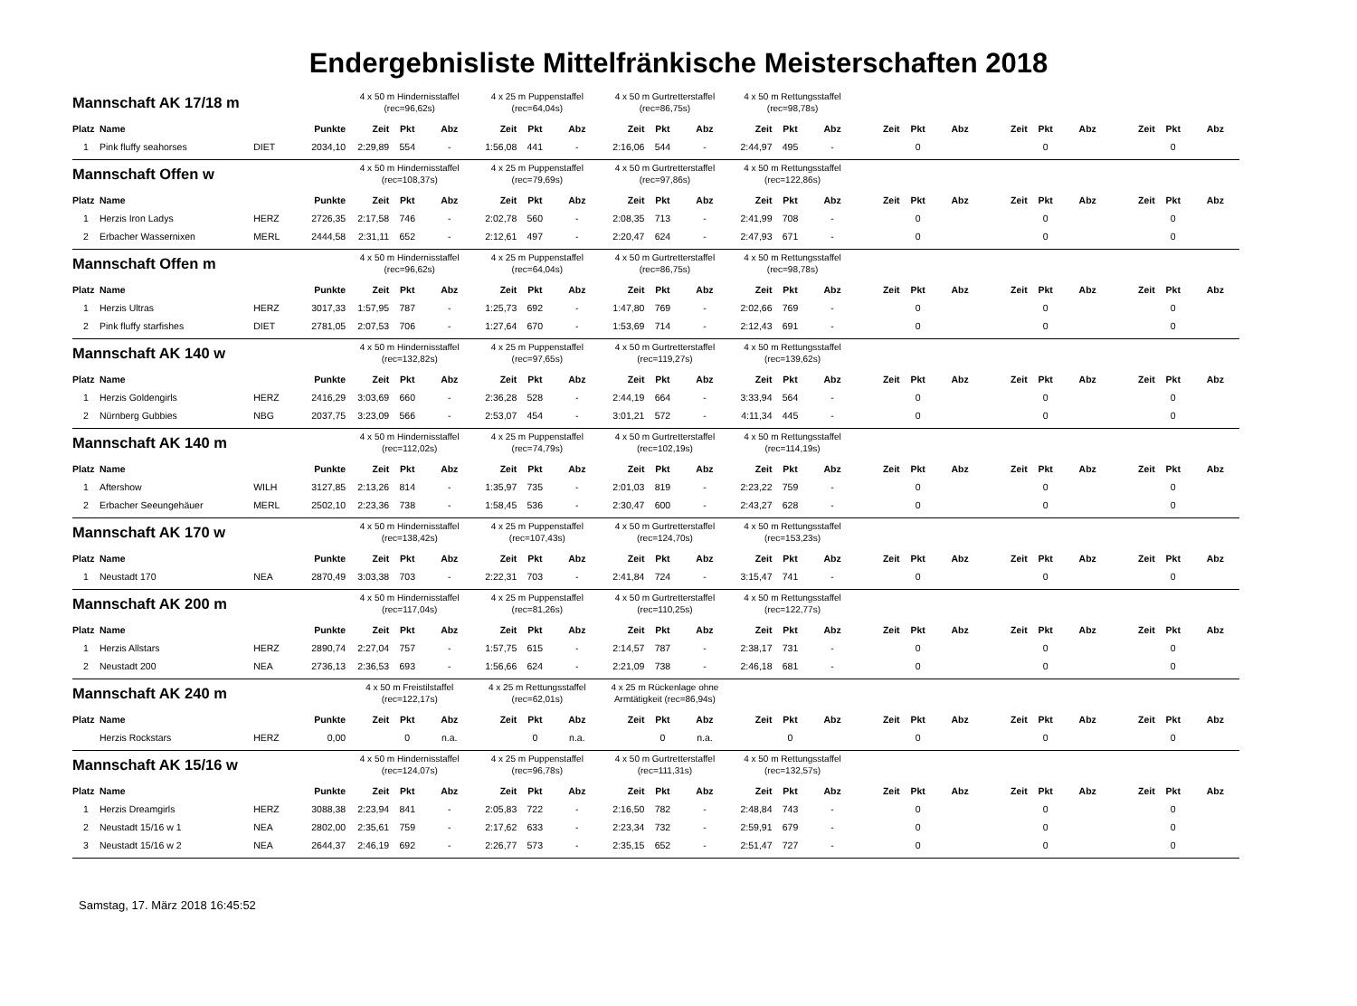Endergebnisliste Mittelfränkische Meisterschaften 2018
| Mannschaft AK 17/18 m | | | | 4 x 50 m Hindernisstaffel (rec=96,62s) | | | 4 x 25 m Puppenstaffel (rec=64,04s) | | | 4 x 50 m Gurtretterstaffel (rec=86,75s) | | | 4 x 50 m Rettungsstaffel (rec=98,78s) | | | | | | | | | | | |
| Platz | Name | | Punkte | Zeit | Pkt | Abz | Zeit | Pkt | Abz | Zeit | Pkt | Abz | Zeit | Pkt | Abz | Zeit | Pkt | Abz | Zeit | Pkt | Abz | Zeit | Pkt | Abz |
| 1 | Pink fluffy seahorses | DIET | 2034,10 | 2:29,89 | 554 | - | 1:56,08 | 441 | - | 2:16,06 | 544 | - | 2:44,97 | 495 | - | | 0 | | | 0 | | | 0 | |
| Mannschaft Offen w | | | | 4 x 50 m Hindernisstaffel (rec=108,37s) | | | 4 x 25 m Puppenstaffel (rec=79,69s) | | | 4 x 50 m Gurtretterstaffel (rec=97,86s) | | | 4 x 50 m Rettungsstaffel (rec=122,86s) | | | | | | | | | | | |
| Platz | Name | | Punkte | Zeit | Pkt | Abz | Zeit | Pkt | Abz | Zeit | Pkt | Abz | Zeit | Pkt | Abz | Zeit | Pkt | Abz | Zeit | Pkt | Abz | Zeit | Pkt | Abz |
| 1 | Herzis Iron Ladys | HERZ | 2726,35 | 2:17,58 | 746 | - | 2:02,78 | 560 | - | 2:08,35 | 713 | - | 2:41,99 | 708 | - | | 0 | | | 0 | | | 0 | |
| 2 | Erbacher Wassernixen | MERL | 2444,58 | 2:31,11 | 652 | - | 2:12,61 | 497 | - | 2:20,47 | 624 | - | 2:47,93 | 671 | - | | 0 | | | 0 | | | 0 | |
| Mannschaft Offen m | | | | 4 x 50 m Hindernisstaffel (rec=96,62s) | | | 4 x 25 m Puppenstaffel (rec=64,04s) | | | 4 x 50 m Gurtretterstaffel (rec=86,75s) | | | 4 x 50 m Rettungsstaffel (rec=98,78s) | | | | | | | | | | | |
| Platz | Name | | Punkte | Zeit | Pkt | Abz | Zeit | Pkt | Abz | Zeit | Pkt | Abz | Zeit | Pkt | Abz | Zeit | Pkt | Abz | Zeit | Pkt | Abz | Zeit | Pkt | Abz |
| 1 | Herzis Ultras | HERZ | 3017,33 | 1:57,95 | 787 | - | 1:25,73 | 692 | - | 1:47,80 | 769 | - | 2:02,66 | 769 | - | | 0 | | | 0 | | | 0 | |
| 2 | Pink fluffy starfishes | DIET | 2781,05 | 2:07,53 | 706 | - | 1:27,64 | 670 | - | 1:53,69 | 714 | - | 2:12,43 | 691 | - | | 0 | | | 0 | | | 0 | |
| Mannschaft AK 140 w | | | | 4 x 50 m Hindernisstaffel (rec=132,82s) | | | 4 x 25 m Puppenstaffel (rec=97,65s) | | | 4 x 50 m Gurtretterstaffel (rec=119,27s) | | | 4 x 50 m Rettungsstaffel (rec=139,62s) | | | | | | | | | | | |
| Platz | Name | | Punkte | Zeit | Pkt | Abz | Zeit | Pkt | Abz | Zeit | Pkt | Abz | Zeit | Pkt | Abz | Zeit | Pkt | Abz | Zeit | Pkt | Abz | Zeit | Pkt | Abz |
| 1 | Herzis Goldengirls | HERZ | 2416,29 | 3:03,69 | 660 | - | 2:36,28 | 528 | - | 2:44,19 | 664 | - | 3:33,94 | 564 | - | | 0 | | | 0 | | | 0 | |
| 2 | Nürnberg Gubbies | NBG | 2037,75 | 3:23,09 | 566 | - | 2:53,07 | 454 | - | 3:01,21 | 572 | - | 4:11,34 | 445 | - | | 0 | | | 0 | | | 0 | |
| Mannschaft AK 140 m | | | | 4 x 50 m Hindernisstaffel (rec=112,02s) | | | 4 x 25 m Puppenstaffel (rec=74,79s) | | | 4 x 50 m Gurtretterstaffel (rec=102,19s) | | | 4 x 50 m Rettungsstaffel (rec=114,19s) | | | | | | | | | | | |
| Platz | Name | | Punkte | Zeit | Pkt | Abz | Zeit | Pkt | Abz | Zeit | Pkt | Abz | Zeit | Pkt | Abz | Zeit | Pkt | Abz | Zeit | Pkt | Abz | Zeit | Pkt | Abz |
| 1 | Aftershow | WILH | 3127,85 | 2:13,26 | 814 | - | 1:35,97 | 735 | - | 2:01,03 | 819 | - | 2:23,22 | 759 | - | | 0 | | | 0 | | | 0 | |
| 2 | Erbacher Seeungehäuer | MERL | 2502,10 | 2:23,36 | 738 | - | 1:58,45 | 536 | - | 2:30,47 | 600 | - | 2:43,27 | 628 | - | | 0 | | | 0 | | | 0 | |
| Mannschaft AK 170 w | | | | 4 x 50 m Hindernisstaffel (rec=138,42s) | | | 4 x 25 m Puppenstaffel (rec=107,43s) | | | 4 x 50 m Gurtretterstaffel (rec=124,70s) | | | 4 x 50 m Rettungsstaffel (rec=153,23s) | | | | | | | | | | | |
| Platz | Name | | Punkte | Zeit | Pkt | Abz | Zeit | Pkt | Abz | Zeit | Pkt | Abz | Zeit | Pkt | Abz | Zeit | Pkt | Abz | Zeit | Pkt | Abz | Zeit | Pkt | Abz |
| 1 | Neustadt 170 | NEA | 2870,49 | 3:03,38 | 703 | - | 2:22,31 | 703 | - | 2:41,84 | 724 | - | 3:15,47 | 741 | - | | 0 | | | 0 | | | 0 | |
| Mannschaft AK 200 m | | | | 4 x 50 m Hindernisstaffel (rec=117,04s) | | | 4 x 25 m Puppenstaffel (rec=81,26s) | | | 4 x 50 m Gurtretterstaffel (rec=110,25s) | | | 4 x 50 m Rettungsstaffel (rec=122,77s) | | | | | | | | | | | |
| Platz | Name | | Punkte | Zeit | Pkt | Abz | Zeit | Pkt | Abz | Zeit | Pkt | Abz | Zeit | Pkt | Abz | Zeit | Pkt | Abz | Zeit | Pkt | Abz | Zeit | Pkt | Abz |
| 1 | Herzis Allstars | HERZ | 2890,74 | 2:27,04 | 757 | - | 1:57,75 | 615 | - | 2:14,57 | 787 | - | 2:38,17 | 731 | - | | 0 | | | 0 | | | 0 | |
| 2 | Neustadt 200 | NEA | 2736,13 | 2:36,53 | 693 | - | 1:56,66 | 624 | - | 2:21,09 | 738 | - | 2:46,18 | 681 | - | | 0 | | | 0 | | | 0 | |
| Mannschaft AK 240 m | | | | 4 x 50 m Freistilstaffel (rec=122,17s) | | | 4 x 25 m Rettungsstaffel (rec=62,01s) | | | 4 x 25 m Rückenlage ohne Armtätigkeit (rec=86,94s) | | | | | | | | | | | | | | |
| Platz | Name | | Punkte | Zeit | Pkt | Abz | Zeit | Pkt | Abz | Zeit | Pkt | Abz | Zeit | Pkt | Abz | Zeit | Pkt | Abz | Zeit | Pkt | Abz | Zeit | Pkt | Abz |
| | Herzis Rockstars | HERZ | 0,00 | | 0 | n.a. | | 0 | n.a. | | 0 | n.a. | | 0 | | | 0 | | | 0 | | | 0 | |
| Mannschaft AK 15/16 w | | | | 4 x 50 m Hindernisstaffel (rec=124,07s) | | | 4 x 25 m Puppenstaffel (rec=96,78s) | | | 4 x 50 m Gurtretterstaffel (rec=111,31s) | | | 4 x 50 m Rettungsstaffel (rec=132,57s) | | | | | | | | | | | |
| Platz | Name | | Punkte | Zeit | Pkt | Abz | Zeit | Pkt | Abz | Zeit | Pkt | Abz | Zeit | Pkt | Abz | Zeit | Pkt | Abz | Zeit | Pkt | Abz | Zeit | Pkt | Abz |
| 1 | Herzis Dreamgirls | HERZ | 3088,38 | 2:23,94 | 841 | - | 2:05,83 | 722 | - | 2:16,50 | 782 | - | 2:48,84 | 743 | - | | 0 | | | 0 | | | 0 | |
| 2 | Neustadt 15/16 w 1 | NEA | 2802,00 | 2:35,61 | 759 | - | 2:17,62 | 633 | - | 2:23,34 | 732 | - | 2:59,91 | 679 | - | | 0 | | | 0 | | | 0 | |
| 3 | Neustadt 15/16 w 2 | NEA | 2644,37 | 2:46,19 | 692 | - | 2:26,77 | 573 | - | 2:35,15 | 652 | - | 2:51,47 | 727 | - | | 0 | | | 0 | | | 0 | |
Samstag, 17. März 2018 16:45:52